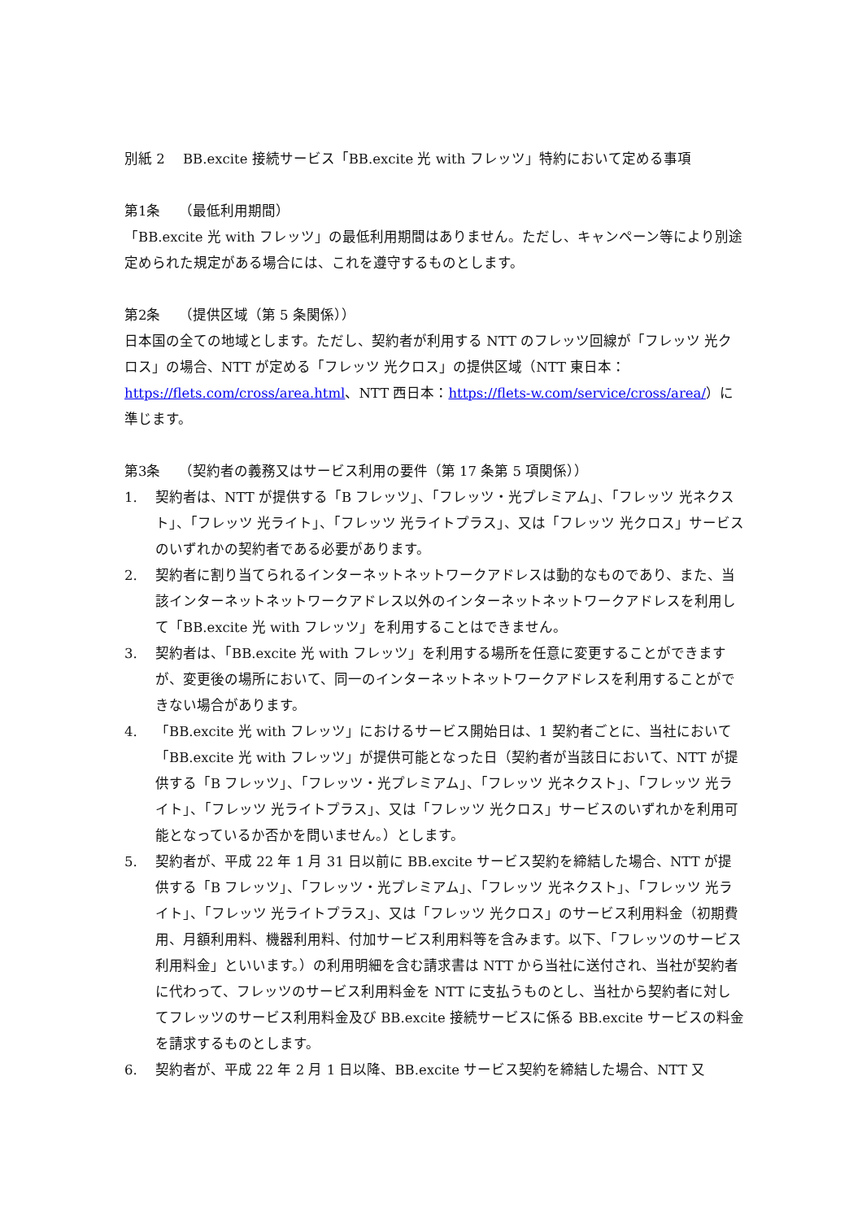別紙 2　 BB.excite 接続サービス「BB.excite 光 with フレッツ」特約において定める事項
第1条　 （最低利用期間）
「BB.excite 光 with フレッツ」の最低利用期間はありません。ただし、キャンペーン等により別途定められた規定がある場合には、これを遵守するものとします。
第2条　 （提供区域（第 5 条関係））
日本国の全ての地域とします。ただし、契約者が利用する NTT のフレッツ回線が「フレッツ 光クロス」の場合、NTT が定める「フレッツ 光クロス」の提供区域（NTT 東日本：https://flets.com/cross/area.html、NTT 西日本：https://flets-w.com/service/cross/area/）に準じます。
第3条　 （契約者の義務又はサービス利用の要件（第 17 条第 5 項関係））
1. 契約者は、NTT が提供する「B フレッツ」、「フレッツ・光プレミアム」、「フレッツ 光ネクスト」、「フレッツ 光ライト」、「フレッツ 光ライトプラス」、又は「フレッツ 光クロス」サービスのいずれかの契約者である必要があります。
2. 契約者に割り当てられるインターネットネットワークアドレスは動的なものであり、また、当該インターネットネットワークアドレス以外のインターネットネットワークアドレスを利用して「BB.excite 光 with フレッツ」を利用することはできません。
3. 契約者は、「BB.excite 光 with フレッツ」を利用する場所を任意に変更することができますが、変更後の場所において、同一のインターネットネットワークアドレスを利用することができない場合があります。
4. 「BB.excite 光 with フレッツ」におけるサービス開始日は、1 契約者ごとに、当社において「BB.excite 光 with フレッツ」が提供可能となった日（契約者が当該日において、NTT が提供する「B フレッツ」、「フレッツ・光プレミアム」、「フレッツ 光ネクスト」、「フレッツ 光ライト」、「フレッツ 光ライトプラス」、又は「フレッツ 光クロス」サービスのいずれかを利用可能となっているか否かを問いません。）とします。
5. 契約者が、平成 22 年 1 月 31 日以前に BB.excite サービス契約を締結した場合、NTT が提供する「B フレッツ」、「フレッツ・光プレミアム」、「フレッツ 光ネクスト」、「フレッツ 光ライト」、「フレッツ 光ライトプラス」、又は「フレッツ 光クロス」のサービス利用料金（初期費用、月額利用料、機器利用料、付加サービス利用料等を含みます。以下、「フレッツのサービス利用料金」といいます。）の利用明細を含む請求書は NTT から当社に送付され、当社が契約者に代わって、フレッツのサービス利用料金を NTT に支払うものとし、当社から契約者に対してフレッツのサービス利用料金及び BB.excite 接続サービスに係る BB.excite サービスの料金を請求するものとします。
6. 契約者が、平成 22 年 2 月 1 日以降、BB.excite サービス契約を締結した場合、NTT 又